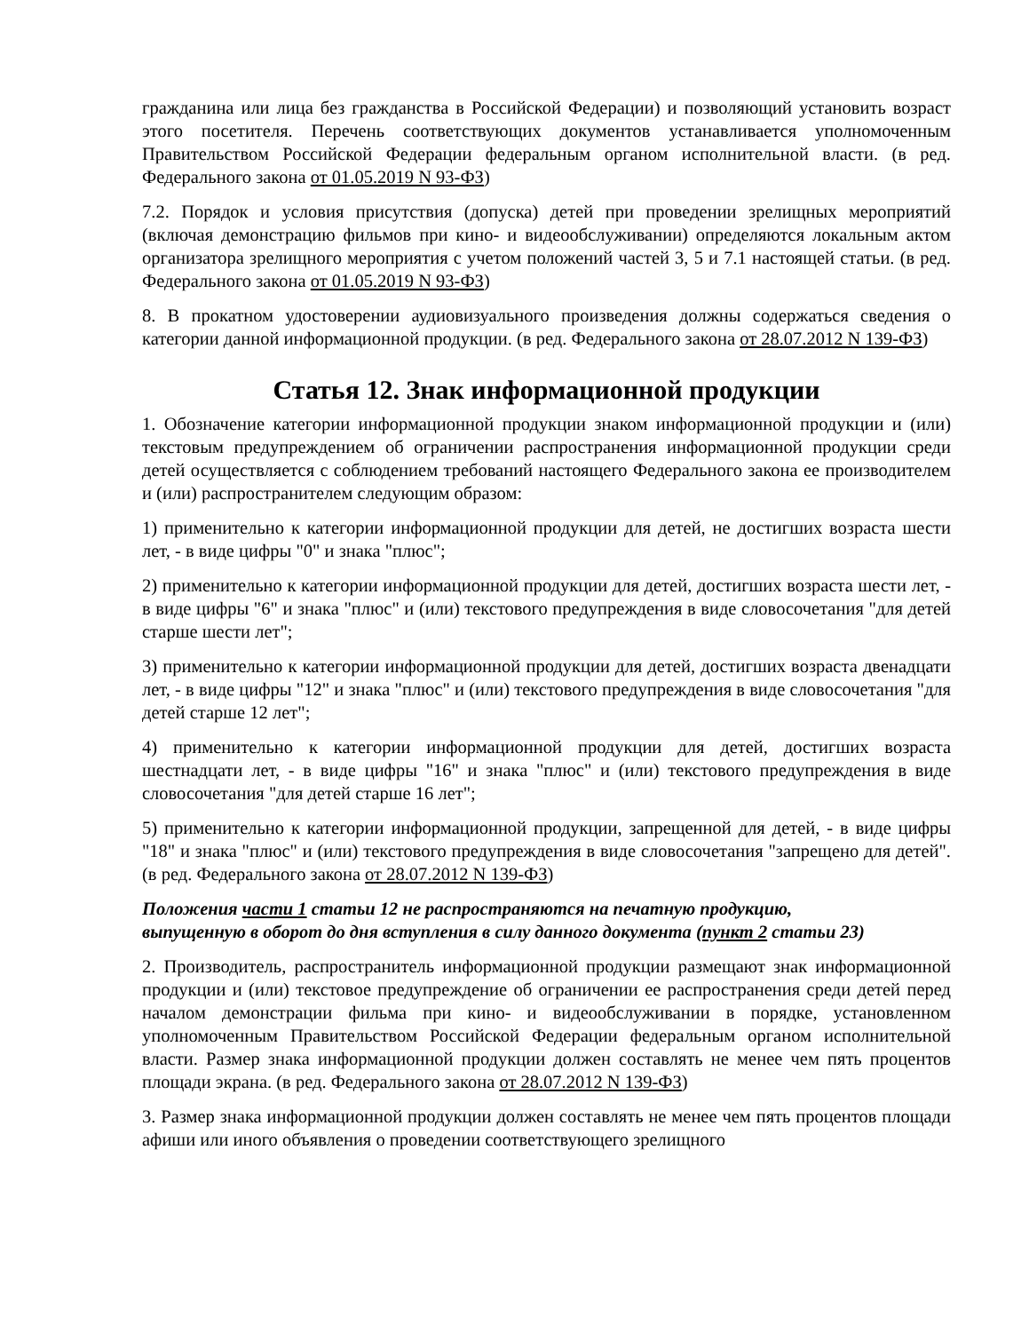гражданина или лица без гражданства в Российской Федерации) и позволяющий установить возраст этого посетителя. Перечень соответствующих документов устанавливается уполномоченным Правительством Российской Федерации федеральным органом исполнительной власти. (в ред. Федерального закона от 01.05.2019 N 93-ФЗ)
7.2. Порядок и условия присутствия (допуска) детей при проведении зрелищных мероприятий (включая демонстрацию фильмов при кино- и видеообслуживании) определяются локальным актом организатора зрелищного мероприятия с учетом положений частей 3, 5 и 7.1 настоящей статьи. (в ред. Федерального закона от 01.05.2019 N 93-ФЗ)
8. В прокатном удостоверении аудиовизуального произведения должны содержаться сведения о категории данной информационной продукции. (в ред. Федерального закона от 28.07.2012 N 139-ФЗ)
Статья 12. Знак информационной продукции
1. Обозначение категории информационной продукции знаком информационной продукции и (или) текстовым предупреждением об ограничении распространения информационной продукции среди детей осуществляется с соблюдением требований настоящего Федерального закона ее производителем и (или) распространителем следующим образом:
1) применительно к категории информационной продукции для детей, не достигших возраста шести лет, - в виде цифры "0" и знака "плюс";
2) применительно к категории информационной продукции для детей, достигших возраста шести лет, - в виде цифры "6" и знака "плюс" и (или) текстового предупреждения в виде словосочетания "для детей старше шести лет";
3) применительно к категории информационной продукции для детей, достигших возраста двенадцати лет, - в виде цифры "12" и знака "плюс" и (или) текстового предупреждения в виде словосочетания "для детей старше 12 лет";
4) применительно к категории информационной продукции для детей, достигших возраста шестнадцати лет, - в виде цифры "16" и знака "плюс" и (или) текстового предупреждения в виде словосочетания "для детей старше 16 лет";
5) применительно к категории информационной продукции, запрещенной для детей, - в виде цифры "18" и знака "плюс" и (или) текстового предупреждения в виде словосочетания "запрещено для детей". (в ред. Федерального закона от 28.07.2012 N 139-ФЗ)
Положения части 1 статьи 12 не распространяются на печатную продукцию,
выпущенную в оборот до дня вступления в силу данного документа (пункт 2 статьи 23)
2. Производитель, распространитель информационной продукции размещают знак информационной продукции и (или) текстовое предупреждение об ограничении ее распространения среди детей перед началом демонстрации фильма при кино- и видеообслуживании в порядке, установленном уполномоченным Правительством Российской Федерации федеральным органом исполнительной власти. Размер знака информационной продукции должен составлять не менее чем пять процентов площади экрана. (в ред. Федерального закона от 28.07.2012 N 139-ФЗ)
3. Размер знака информационной продукции должен составлять не менее чем пять процентов площади афиши или иного объявления о проведении соответствующего зрелищного